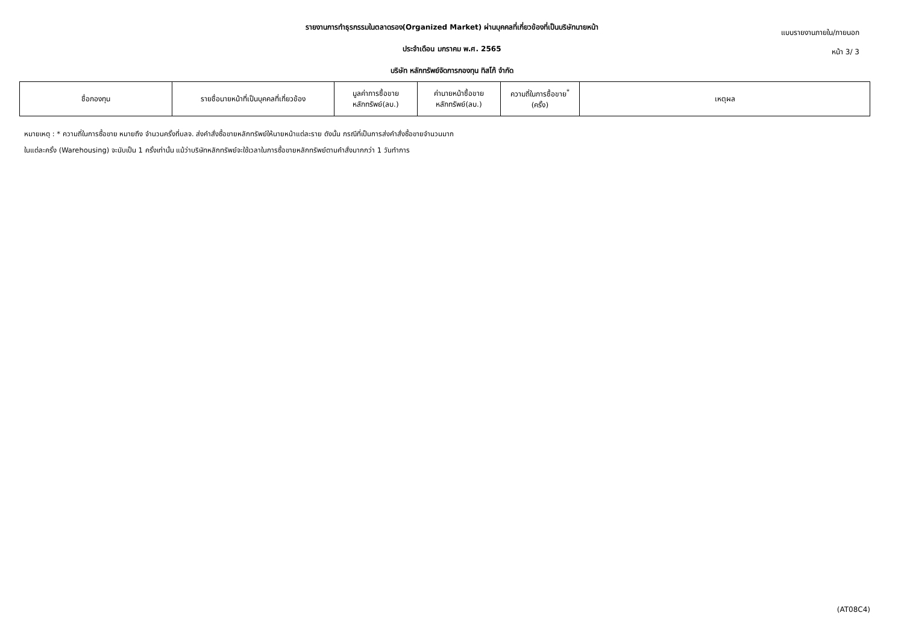รายงานการทำธุรกรรมในตลาดรอง(Organized Market) ผ่านบุคคลที่เกี่ยวข้องที่เป็นบริษัทนายหน้า
ประจำเดือน มกราคม พ.ศ. 2565
บริษัท หลักทรัพย์จัดการกองทุน ทิสโก้ จำกัด
แบบรายงานภายใน/ภายนอก
หน้า 3/ 3
| ชื่อกองทุน | รายชื่อนายหน้าที่เป็นบุคคลที่เกี่ยวข้อง | มูลค่าการซื้อขาย หลักทรัพย์(ลบ.) | ค่านายหน้าซื้อขาย หลักทรัพย์(ลบ.) | ความถี่ในการซื้อขาย<sup>*</sup> (ครั้ง) | เหตุผล |
| --- | --- | --- | --- | --- | --- |
หมายเหตุ : * ความถี่ในการซื้อขาย หมายถึง จำนวนครั้งที่บลจ. ส่งคำสั่งซื้อขายหลักทรัพย์ให้นายหน้าแต่ละราย ดังนั้น กรณีที่เป็นการส่งคำสั่งซื้อขายจำนวนมาก
ในแต่ละครั้ง (Warehousing) จะนับเป็น 1 ครั้งเท่านั้น แม้ว่าบริษัทหลักทรัพย์จะใช้เวลาในการซื้อขายหลักทรัพย์ตามคำสั่งมากกว่า 1 วันทำการ
(AT08C4)